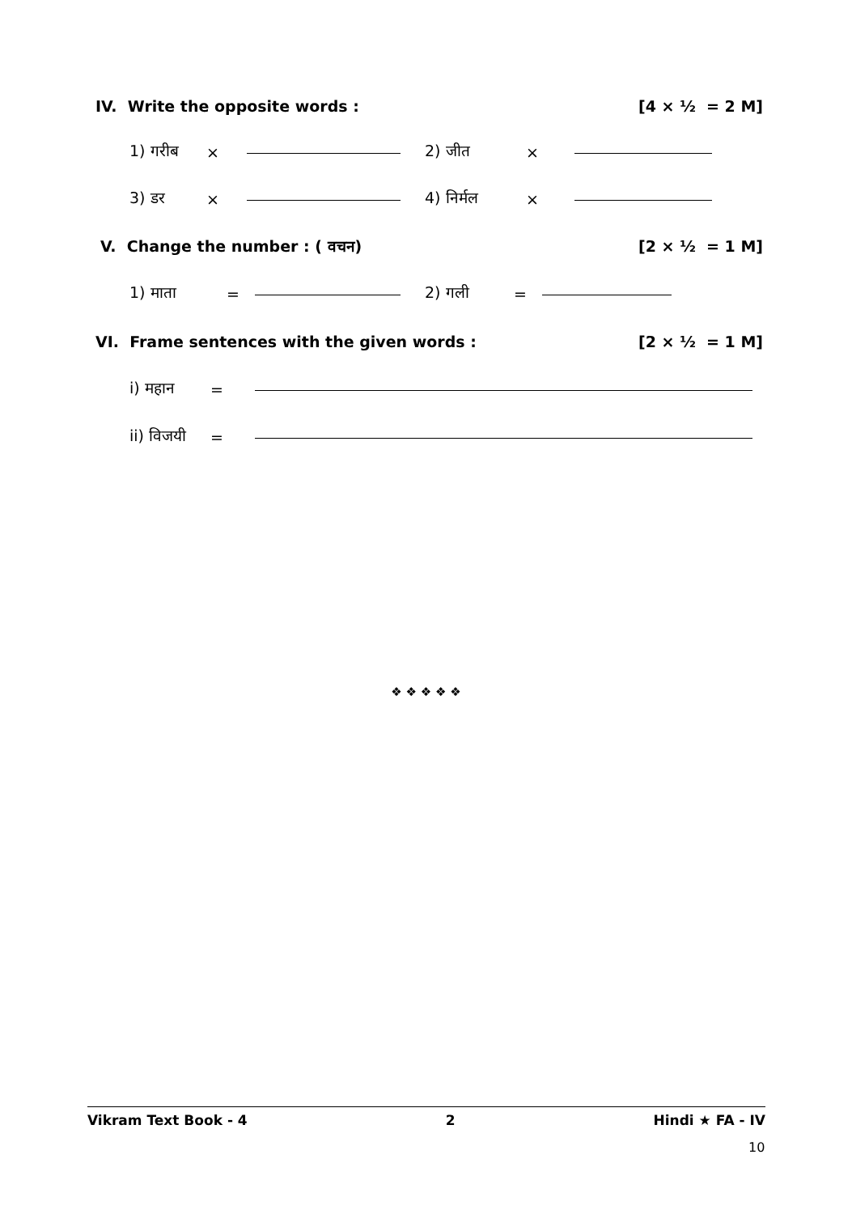IV. Write the opposite words : [4 × ½ = 2 M]
1) गरीब × 2) जीत ×
3) डर × 4) निर्मल ×
V. Change the number : ( वचन) [2 × ½ = 1 M]
1) माता = 2) गली =
VI. Frame sentences with the given words : [2 × ½ = 1 M]
i) महान =
ii) विजयी =
❖ ❖ ❖ ❖ ❖
Vikram Text Book - 4 2 Hindi ★ FA - IV
10